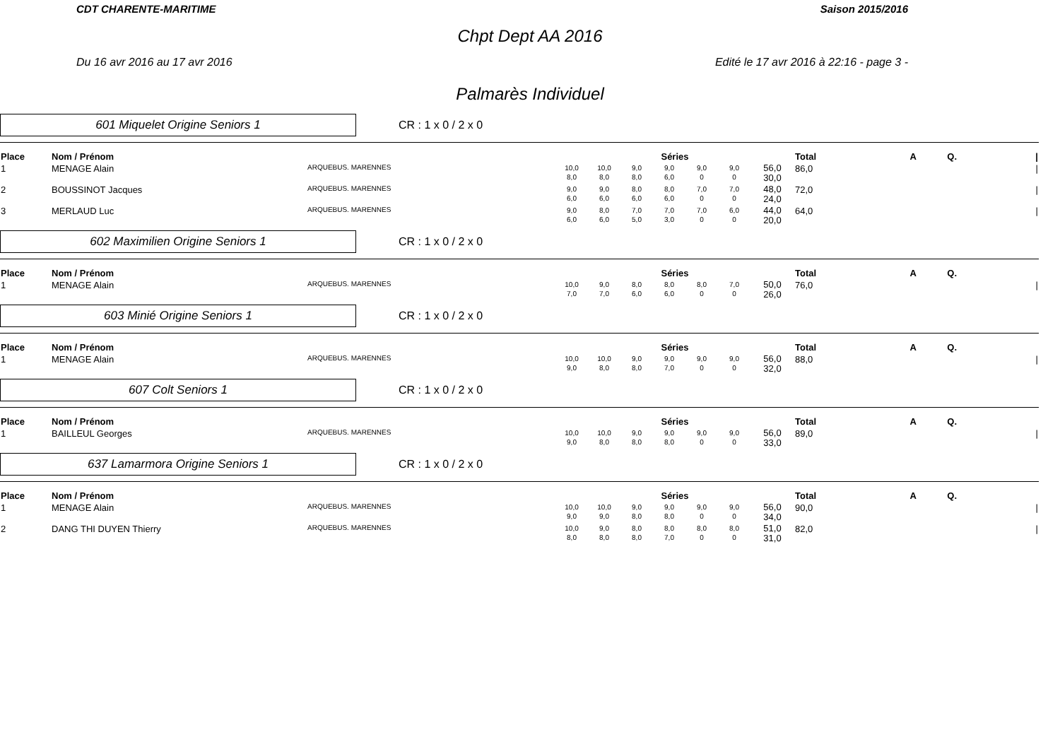CDT CHARENTE-MARITIME Saison 2015/2016
Chpt Dept AA 2016
Du 16 avr 2016 au 17 avr 2016 Edité le 17 avr 2016 à 22:16 - page 3 -
Palmarès Individuel
601 Miquelet Origine Seniors 1
CR : 1 x 0 / 2 x 0
| Place | Nom / Prénom | | Séries | | | | | | | Total | A | Q. | / |
| --- | --- | --- | --- | --- | --- | --- | --- | --- | --- | --- | --- | --- | --- |
| 1 | MENAGE Alain | ARQUEBUS. MARENNES | 10,0 8,0 | 10,0 8,0 | 9,0 8,0 | 9,0 6,0 | 9,0 0 | 9,0 0 | 56,0 30,0 | 86,0 | | | / |
| 2 | BOUSSINOT Jacques | ARQUEBUS. MARENNES | 9,0 6,0 | 9,0 6,0 | 8,0 6,0 | 8,0 6,0 | 7,0 0 | 7,0 0 | 48,0 24,0 | 72,0 | | | / |
| 3 | MERLAUD Luc | ARQUEBUS. MARENNES | 9,0 6,0 | 8,0 6,0 | 7,0 5,0 | 7,0 3,0 | 7,0 0 | 6,0 0 | 44,0 20,0 | 64,0 | | | / |
602 Maximilien Origine Seniors 1
CR : 1 x 0 / 2 x 0
| Place | Nom / Prénom | | Séries | | | | | | | Total | A | Q. | |
| --- | --- | --- | --- | --- | --- | --- | --- | --- | --- | --- | --- | --- | --- |
| 1 | MENAGE Alain | ARQUEBUS. MARENNES | 10,0 7,0 | 9,0 7,0 | 8,0 6,0 | 8,0 6,0 | 8,0 0 | 7,0 0 | 50,0 26,0 | 76,0 | | | / |
603 Minié Origine Seniors 1
CR : 1 x 0 / 2 x 0
| Place | Nom / Prénom | | Séries | | | | | | | Total | A | Q. | |
| --- | --- | --- | --- | --- | --- | --- | --- | --- | --- | --- | --- | --- | --- |
| 1 | MENAGE Alain | ARQUEBUS. MARENNES | 10,0 9,0 | 10,0 8,0 | 9,0 8,0 | 9,0 7,0 | 9,0 0 | 9,0 0 | 56,0 32,0 | 88,0 | | | / |
607 Colt Seniors 1
CR : 1 x 0 / 2 x 0
| Place | Nom / Prénom | | Séries | | | | | | | Total | A | Q. | |
| --- | --- | --- | --- | --- | --- | --- | --- | --- | --- | --- | --- | --- | --- |
| 1 | BAILLEUL Georges | ARQUEBUS. MARENNES | 10,0 9,0 | 10,0 8,0 | 9,0 8,0 | 9,0 8,0 | 9,0 0 | 9,0 0 | 56,0 33,0 | 89,0 | | | / |
637 Lamarmora Origine Seniors 1
CR : 1 x 0 / 2 x 0
| Place | Nom / Prénom | | Séries | | | | | | | Total | A | Q. | |
| --- | --- | --- | --- | --- | --- | --- | --- | --- | --- | --- | --- | --- | --- |
| 1 | MENAGE Alain | ARQUEBUS. MARENNES | 10,0 9,0 | 10,0 9,0 | 9,0 8,0 | 9,0 8,0 | 9,0 0 | 9,0 0 | 56,0 34,0 | 90,0 | | | / |
| 2 | DANG THI DUYEN Thierry | ARQUEBUS. MARENNES | 10,0 8,0 | 9,0 8,0 | 8,0 8,0 | 8,0 7,0 | 8,0 0 | 8,0 0 | 51,0 31,0 | 82,0 | | | / |